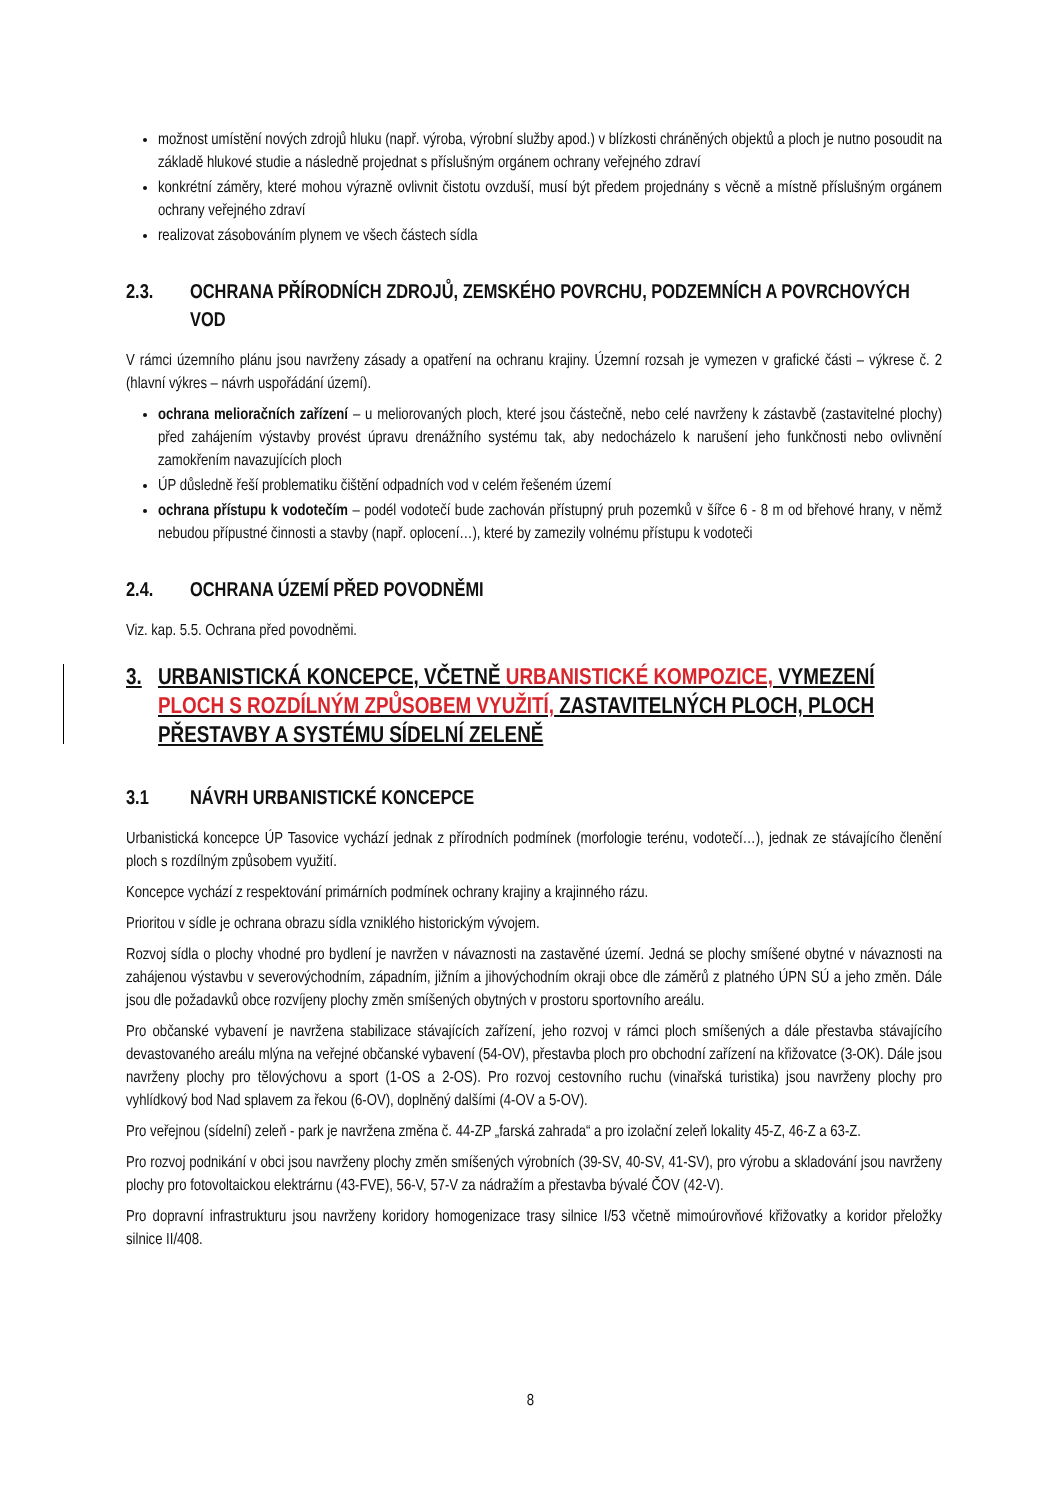možnost umístění nových zdrojů hluku (např. výroba, výrobní služby apod.) v blízkosti chráněných objektů a ploch je nutno posoudit na základě hlukové studie a následně projednat s příslušným orgánem ochrany veřejného zdraví
konkrétní záměry, které mohou výrazně ovlivnit čistotu ovzduší, musí být předem projednány s věcně a místně příslušným orgánem ochrany veřejného zdraví
realizovat zásobováním plynem ve všech částech sídla
2.3. OCHRANA PŘÍRODNÍCH ZDROJŮ, ZEMSKÉHO POVRCHU, PODZEMNÍCH A POVRCHOVÝCH VOD
V rámci územního plánu jsou navrženy zásady a opatření na ochranu krajiny. Územní rozsah je vymezen v grafické části – výkrese č. 2 (hlavní výkres – návrh uspořádání území).
ochrana melioračních zařízení – u meliorovaných ploch, které jsou částečně, nebo celé navrženy k zástavbě (zastavitelné plochy) před zahájením výstavby provést úpravu drenážního systému tak, aby nedocházelo k narušení jeho funkčnosti nebo ovlivnění zamokřením navazujících ploch
ÚP důsledně řeší problematiku čištění odpadních vod v celém řešeném území
ochrana přístupu k vodotečím – podél vodotečí bude zachován přístupný pruh pozemků v šířce 6 - 8 m od břehové hrany, v němž nebudou přípustné činnosti a stavby (např. oplocení…), které by zamezily volnému přístupu k vodoteči
2.4. OCHRANA ÚZEMÍ PŘED POVODNĚMI
Viz. kap. 5.5. Ochrana před povodněmi.
3. URBANISTICKÁ KONCEPCE, VČETNĚ URBANISTICKÉ KOMPOZICE, VYMEZENÍ PLOCH S ROZDÍLNÝM ZPŮSOBEM VYUŽITÍ, ZASTAVITELNÝCH PLOCH, PLOCH PŘESTAVBY A SYSTÉMU SÍDELNÍ ZELENĚ
3.1 NÁVRH URBANISTICKÉ KONCEPCE
Urbanistická koncepce ÚP Tasovice vychází jednak z přírodních podmínek (morfologie terénu, vodotečí…), jednak ze stávajícího členění ploch s rozdílným způsobem využití.
Koncepce vychází z respektování primárních podmínek ochrany krajiny a krajinného rázu.
Prioritou v sídle je ochrana obrazu sídla vzniklého historickým vývojem.
Rozvoj sídla o plochy vhodné pro bydlení je navržen v návaznosti na zastavěné území. Jedná se plochy smíšené obytné v návaznosti na zahájenou výstavbu v severovýchodním, západním, jižním a jihovýchodním okraji obce dle záměrů z platného ÚPN SÚ a jeho změn. Dále jsou dle požadavků obce rozvíjeny plochy změn smíšených obytných v prostoru sportovního areálu.
Pro občanské vybavení je navržena stabilizace stávajících zařízení, jeho rozvoj v rámci ploch smíšených a dále přestavba stávajícího devastovaného areálu mlýna na veřejné občanské vybavení (54-OV), přestavba ploch pro obchodní zařízení na křižovatce (3-OK). Dále jsou navrženy plochy pro tělovýchovu a sport (1-OS a 2-OS). Pro rozvoj cestovního ruchu (vinařská turistika) jsou navrženy plochy pro vyhlídkový bod Nad splavem za řekou (6-OV), doplněný dalšími (4-OV a 5-OV).
Pro veřejnou (sídelní) zeleň - park je navržena změna č. 44-ZP „farská zahrada“ a pro izolační zeleň lokality 45-Z, 46-Z a 63-Z.
Pro rozvoj podnikání v obci jsou navrženy plochy změn smíšených výrobních (39-SV, 40-SV, 41-SV), pro výrobu a skladování jsou navrženy plochy pro fotovoltaickou elektrárnu (43-FVE), 56-V, 57-V za nádražím a přestavba bývalé ČOV (42-V).
Pro dopravní infrastrukturu jsou navrženy koridory homogenizace trasy silnice I/53 včetně mimoúrovňové křižovatky a koridor přeložky silnice II/408.
8